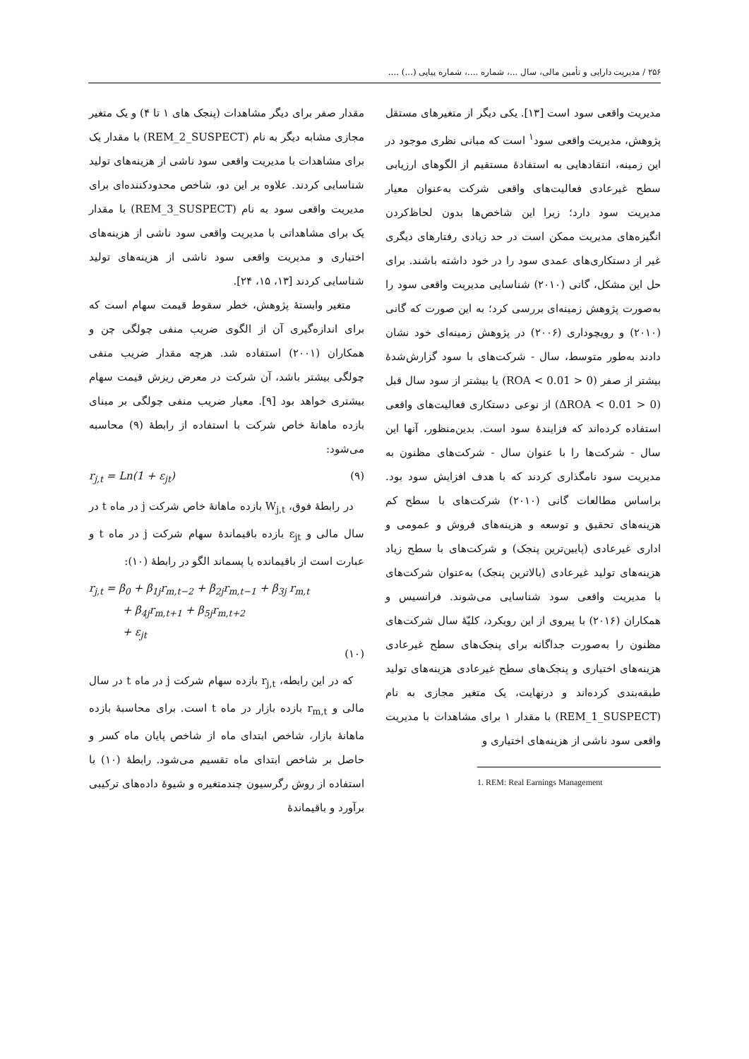۲۵۶ / مدیریت دارایی و تأمین مالی، سال ...، شماره ....، شماره پیاپی (...) ....
مدیریت واقعی سود است [۱۳]. یکی دیگر از متغیرهای مستقل پژوهش، مدیریت واقعی سود<sup>۱</sup> است که مبانی نظری موجود در این زمینه، انتقادهایی به استفادهٔ مستقیم از الگوهای ارزیابی سطح غیرعادی فعالیت‌های واقعی شرکت به‌عنوان معیار مدیریت سود دارد؛ زیرا این شاخص‌ها بدون لحاظ‌کردن انگیزه‌های مدیریت ممکن است در حد زیادی رفتارهای دیگری غیر از دستکاری‌های عمدی سود را در خود داشته باشند. برای حل این مشکل، گانی (۲۰۱۰) شناسایی مدیریت واقعی سود را به‌صورت پژوهش زمینه‌ای بررسی کرد؛ به این صورت که گانی (۲۰۱۰) و رویچوداری (۲۰۰۶) در پژوهش زمینه‌ای خود نشان دادند به‌طور متوسط، سال - شرکت‌های با سود گزارش‌شدهٔ بیشتر از صفر (0 < ROA < 0.01) یا بیشتر از سود سال قبل (0 < ΔROA < 0.01) از نوعی دستکاری فعالیت‌های واقعی استفاده کرده‌اند که فزایندهٔ سود است. بدین‌منظور، آنها این سال - شرکت‌ها را با عنوان سال - شرکت‌های مظنون به مدیریت سود نامگذاری کردند که با هدف افزایش سود بود. براساس مطالعات گانی (۲۰۱۰) شرکت‌های با سطح کم هزینه‌های تحقیق و توسعه و هزینه‌های فروش و عمومی و اداری غیرعادی (پایین‌ترین پنجک) و شرکت‌های با سطح زیاد هزینه‌های تولید غیرعادی (بالاترین پنجک) به‌عنوان شرکت‌های با مدیریت واقعی سود شناسایی می‌شوند. فرانسیس و همکاران (۲۰۱۶) با پیروی از این رویکرد، کلیّهٔ سال شرکت‌های مظنون را به‌صورت جداگانه برای پنجک‌های سطح غیرعادی هزینه‌های اختیاری و پنجک‌های سطح غیرعادی هزینه‌های تولید طبقه‌بندی کرده‌اند و درنهایت، یک متغیر مجازی به نام (REM_1_SUSPECT) با مقدار ۱ برای مشاهدات با مدیریت واقعی سود ناشی از هزینه‌های اختیاری و
1. REM: Real Earnings Management
مقدار صفر برای دیگر مشاهدات (پنجک های ۱ تا ۴) و یک متغیر مجازی مشابه دیگر به نام (REM_2_SUSPECT) با مقدار یک برای مشاهدات با مدیریت واقعی سود ناشی از هزینه‌های تولید شناسایی کردند. علاوه بر این دو، شاخص محدودکننده‌ای برای مدیریت واقعی سود به نام (REM_3_SUSPECT) با مقدار یک برای مشاهداتی با مدیریت واقعی سود ناشی از هزینه‌های اختیاری و مدیریت واقعی سود ناشی از هزینه‌های تولید شناسایی کردند [۱۳، ۱۵، ۲۴].
متغیر وابستهٔ پژوهش، خطر سقوط قیمت سهام است که برای اندازه‌گیری آن از الگوی ضریب منفی چولگی چن و همکاران (۲۰۰۱) استفاده شد. هرچه مقدار ضریب منفی چولگی بیشتر باشد، آن شرکت در معرض ریزش قیمت سهام بیشتری خواهد بود [۹]. معیار ضریب منفی چولگی بر مبنای بازده ماهانهٔ خاص شرکت با استفاده از رابطهٔ (۹) محاسبه می‌شود:
r<sub>j,t</sub> = Ln(1 + ε<sub>jt</sub>) (۹)
در رابطهٔ فوق، W<sub>j,t</sub> بازده ماهانهٔ خاص شرکت j در ماه t در سال مالی و ε<sub>jt</sub> بازده باقیماندهٔ سهام شرکت j در ماه t و عبارت است از باقیمانده یا پسماند الگو در رابطهٔ (۱۰):
r<sub>j,t</sub> = β<sub>0</sub> + β<sub>1j</sub>r<sub>m,t−2</sub> + β<sub>2j</sub>r<sub>m,t−1</sub> + β<sub>3j</sub> r<sub>m,t</sub>
+ β<sub>4j</sub>r<sub>m,t+1</sub> + β<sub>5j</sub>r<sub>m,t+2</sub>
+ ε<sub>jt</sub>
(۱۰)
که در این رابطه، r<sub>j,t</sub> بازده سهام شرکت j در ماه t در سال مالی و r<sub>m,t</sub> بازده بازار در ماه t است. برای محاسبهٔ بازده ماهانهٔ بازار، شاخص ابتدای ماه از شاخص پایان ماه کسر و حاصل بر شاخص ابتدای ماه تقسیم می‌شود. رابطهٔ (۱۰) با استفاده از روش رگرسیون چندمتغیره و شیوهٔ داده‌های ترکیبی برآورد و باقیماندهٔ